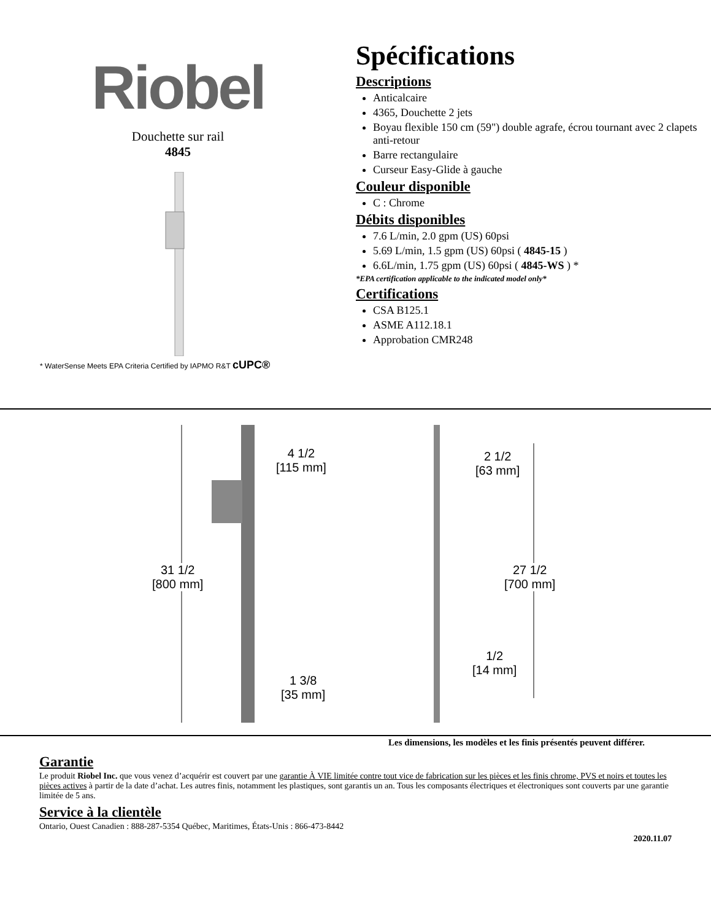Riobel
Douchette sur rail
4845
* WaterSense Meets EPA Criteria Certified by IAPMO R&T cUPC®
Spécifications
Descriptions
Anticalcaire
4365, Douchette 2 jets
Boyau flexible 150 cm (59") double agrafe, écrou tournant avec 2 clapets anti-retour
Barre rectangulaire
Curseur Easy-Glide à gauche
Couleur disponible
C : Chrome
Débits disponibles
7.6 L/min, 2.0 gpm (US) 60psi
5.69 L/min, 1.5 gpm (US) 60psi ( 4845-15 )
6.6L/min, 1.75 gpm (US) 60psi ( 4845-WS ) *
*EPA certification applicable to the indicated model only*
Certifications
CSA B125.1
ASME A112.18.1
Approbation CMR248
4 1/2
[115 mm]
2 1/2
[63 mm]
31 1/2
[800 mm]
27 1/2
[700 mm]
1/2
[14 mm]
1 3/8
[35 mm]
Les dimensions, les modèles et les finis présentés peuvent différer.
Garantie
Le produit Riobel Inc. que vous venez d’acquérir est couvert par une garantie À VIE limitée contre tout vice de fabrication sur les pièces et les finis chrome, PVS et noirs et toutes les pièces actives à partir de la date d’achat. Les autres finis, notamment les plastiques, sont garantis un an. Tous les composants électriques et électroniques sont couverts par une garantie limitée de 5 ans.
Service à la clientèle
Ontario, Ouest Canadien : 888-287-5354 Québec, Maritimes, États-Unis : 866-473-8442
2020.11.07